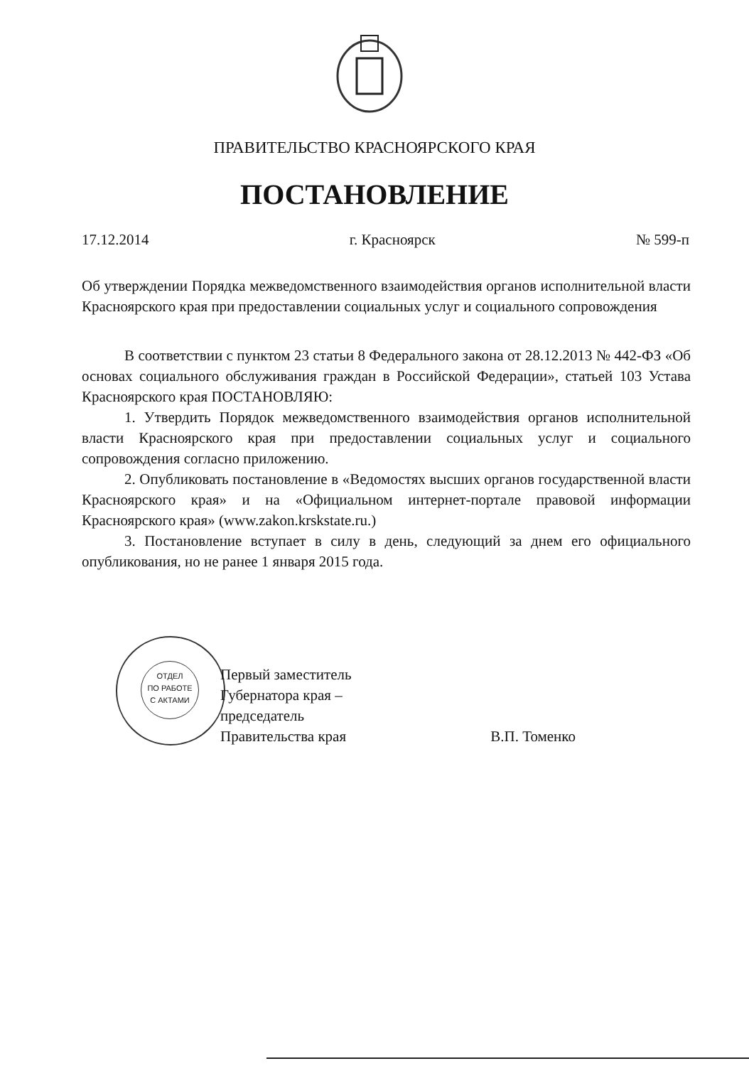ПРАВИТЕЛЬСТВО КРАСНОЯРСКОГО КРАЯ
ПОСТАНОВЛЕНИЕ
17.12.2014 г. Красноярск № 599-п
Об утверждении Порядка межведомственного взаимодействия органов исполнительной власти Красноярского края при предоставлении социальных услуг и социального сопровождения
В соответствии с пунктом 23 статьи 8 Федерального закона от 28.12.2013 № 442-ФЗ «Об основах социального обслуживания граждан в Российской Федерации», статьей 103 Устава Красноярского края ПОСТАНОВЛЯЮ:
1. Утвердить Порядок межведомственного взаимодействия органов исполнительной власти Красноярского края при предоставлении социальных услуг и социального сопровождения согласно приложению.
2. Опубликовать постановление в «Ведомостях высших органов государственной власти Красноярского края» и на «Официальном интернет-портале правовой информации Красноярского края» (www.zakon.krskstate.ru.)
3. Постановление вступает в силу в день, следующий за днем его официального опубликования, но не ранее 1 января 2015 года.
ОТДЕЛ
ПО РАБОТЕ
С АКТАМИ
Первый заместитель
Губернатора края –
председатель
Правительства края
В.П. Томенко